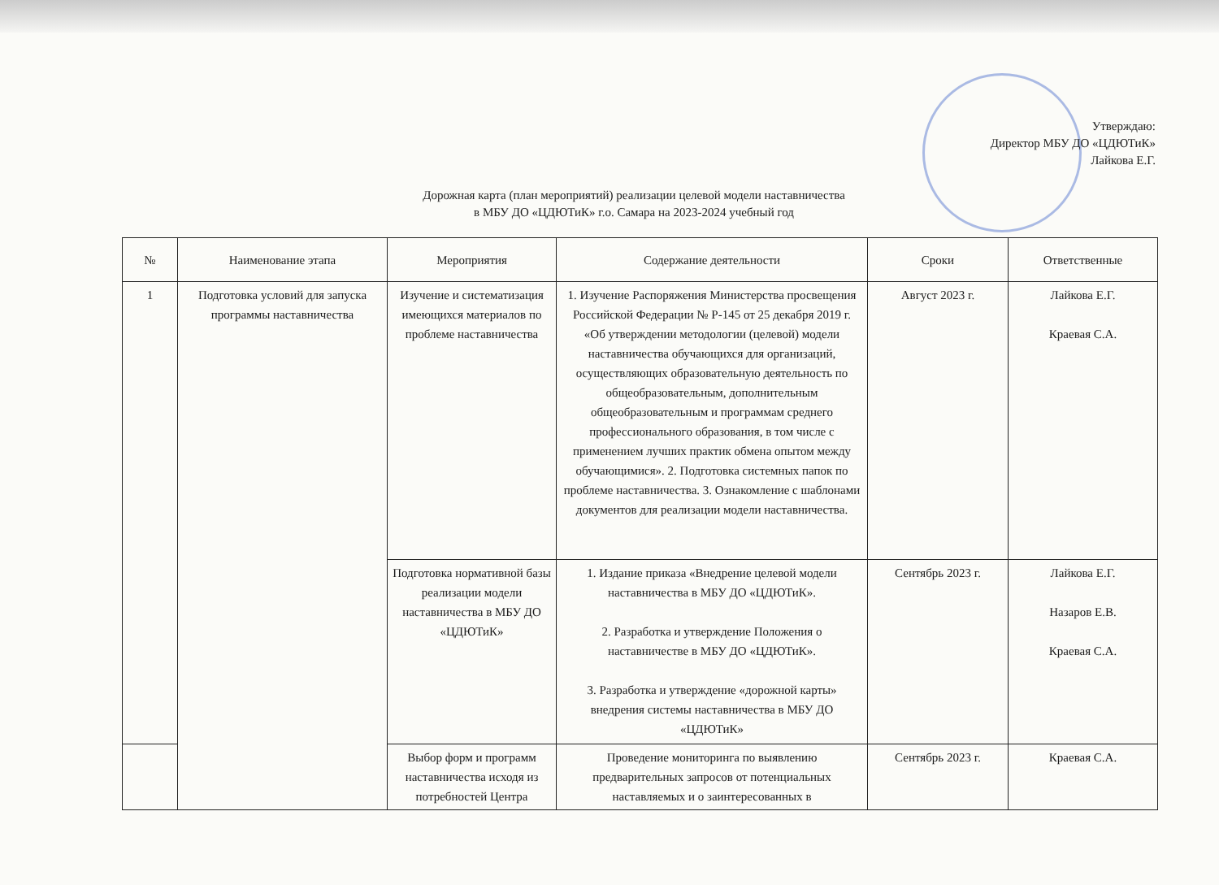Утверждаю:
Директор МБУ ДО «ЦДЮТиК»
Лайкова Е.Г.
Дорожная карта (план мероприятий) реализации целевой модели наставничества
в МБУ ДО «ЦДЮТиК» г.о. Самара на 2023-2024 учебный год
| № | Наименование этапа | Мероприятия | Содержание деятельности | Сроки | Ответственные |
| --- | --- | --- | --- | --- | --- |
| 1 | Подготовка условий для запуска программы наставничества | Изучение и систематизация имеющихся материалов по проблеме наставничества | 1. Изучение Распоряжения Министерства просвещения Российской Федерации № Р-145 от 25 декабря 2019 г. «Об утверждении методологии (целевой) модели наставничества обучающихся для организаций, осуществляющих образовательную деятельность по общеобразовательным, дополнительным общеобразовательным и программам среднего профессионального образования, в том числе с применением лучших практик обмена опытом между обучающимися». 2. Подготовка системных папок по проблеме наставничества. 3. Ознакомление с шаблонами документов для реализации модели наставничества. | Август 2023 г. | Лайкова Е.Г. Краевая С.А. |
| | | Подготовка нормативной базы реализации модели наставничества в МБУ ДО «ЦДЮТиК» | 1. Издание приказа «Внедрение целевой модели наставничества в МБУ ДО «ЦДЮТиК». 2. Разработка и утверждение Положения о наставничестве в МБУ ДО «ЦДЮТиК». 3. Разработка и утверждение «дорожной карты» внедрения системы наставничества в МБУ ДО «ЦДЮТиК» | Сентябрь 2023 г. | Лайкова Е.Г. Назаров Е.В. Краевая С.А. |
| | | Выбор форм и программ наставничества исходя из потребностей Центра | Проведение мониторинга по выявлению предварительных запросов от потенциальных наставляемых и о заинтересованных в | Сентябрь 2023 г. | Краевая С.А. |